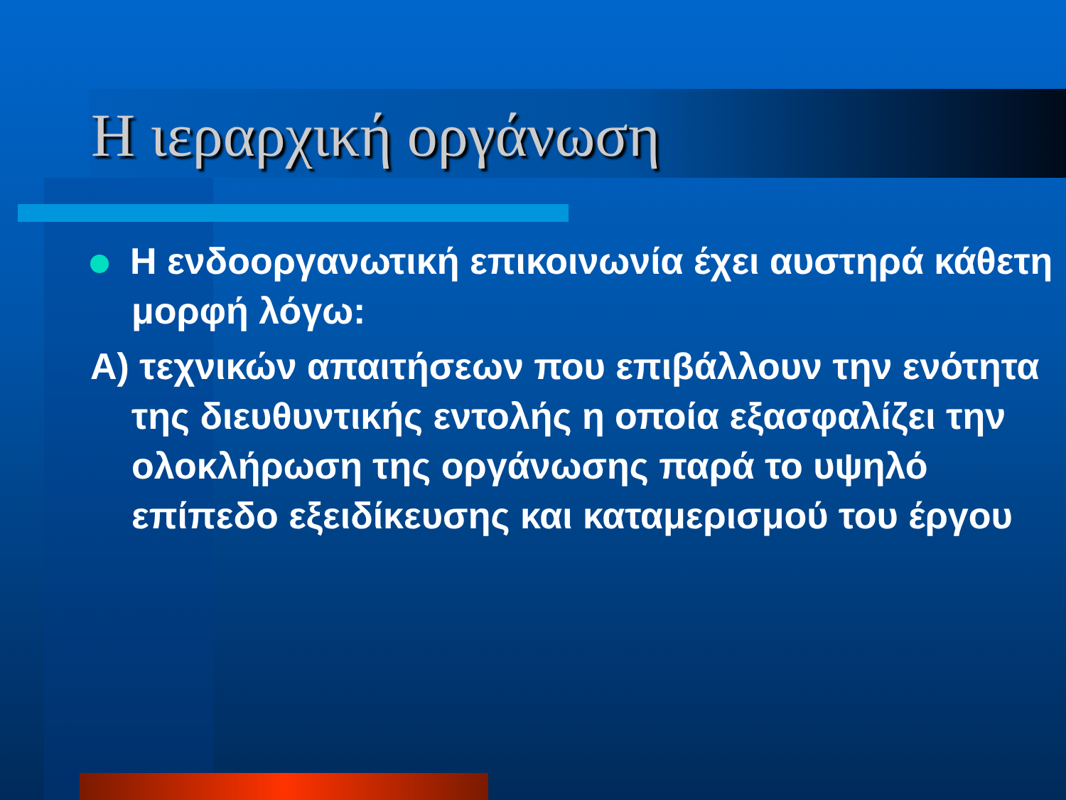Η ιεραρχική οργάνωση
Η ενδοοργανωτική επικοινωνία έχει αυστηρά κάθετη μορφή λόγω:
Α) τεχνικών απαιτήσεων που επιβάλλουν την ενότητα της διευθυντικής εντολής η οποία εξασφαλίζει την ολοκλήρωση της οργάνωσης παρά το υψηλό επίπεδο εξειδίκευσης και καταμερισμού του έργου